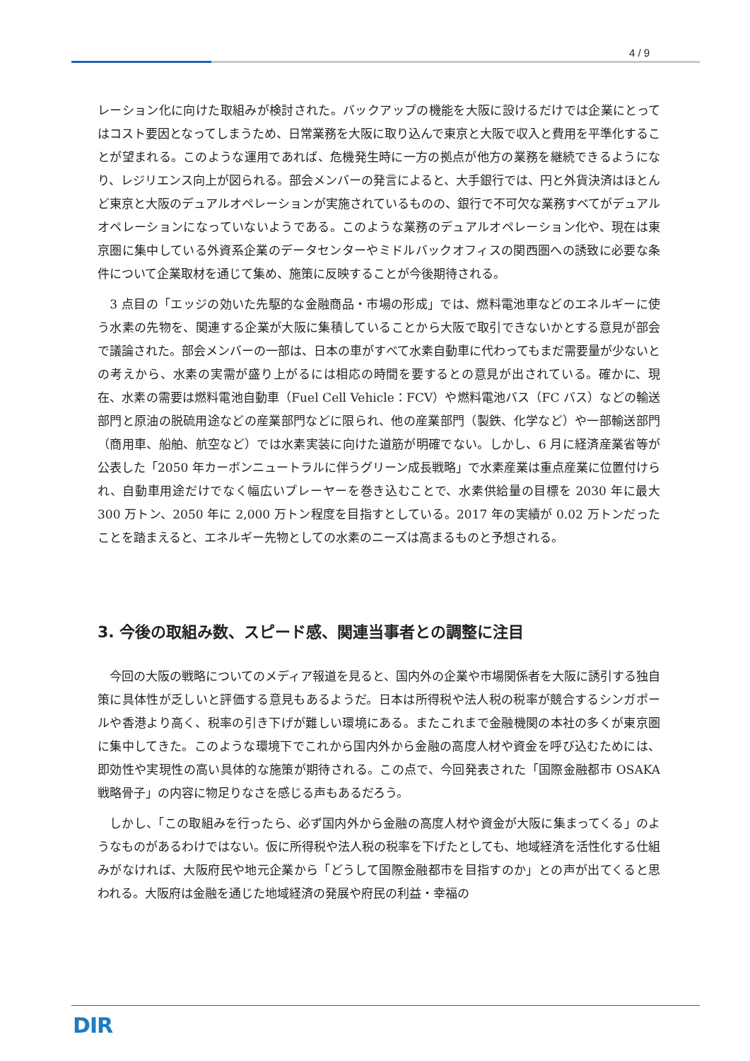4 / 9
レーション化に向けた取組みが検討された。バックアップの機能を大阪に設けるだけでは企業にとってはコスト要因となってしまうため、日常業務を大阪に取り込んで東京と大阪で収入と費用を平準化することが望まれる。このような運用であれば、危機発生時に一方の拠点が他方の業務を継続できるようになり、レジリエンス向上が図られる。部会メンバーの発言によると、大手銀行では、円と外貨決済はほとんど東京と大阪のデュアルオペレーションが実施されているものの、銀行で不可欠な業務すべてがデュアルオペレーションになっていないようである。このような業務のデュアルオペレーション化や、現在は東京圏に集中している外資系企業のデータセンターやミドルバックオフィスの関西圏への誘致に必要な条件について企業取材を通じて集め、施策に反映することが今後期待される。
　3 点目の「エッジの効いた先駆的な金融商品・市場の形成」では、燃料電池車などのエネルギーに使う水素の先物を、関連する企業が大阪に集積していることから大阪で取引できないかとする意見が部会で議論された。部会メンバーの一部は、日本の車がすべて水素自動車に代わってもまだ需要量が少ないとの考えから、水素の実需が盛り上がるには相応の時間を要するとの意見が出されている。確かに、現在、水素の需要は燃料電池自動車（Fuel Cell Vehicle：FCV）や燃料電池バス（FC バス）などの輸送部門と原油の脱硫用途などの産業部門などに限られ、他の産業部門（製鉄、化学など）や一部輸送部門（商用車、船舶、航空など）では水素実装に向けた道筋が明確でない。しかし、6 月に経済産業省等が公表した「2050 年カーボンニュートラルに伴うグリーン成長戦略」で水素産業は重点産業に位置付けられ、自動車用途だけでなく幅広いプレーヤーを巻き込むことで、水素供給量の目標を 2030 年に最大 300 万トン、2050 年に 2,000 万トン程度を目指すとしている。2017 年の実績が 0.02 万トンだったことを踏まえると、エネルギー先物としての水素のニーズは高まるものと予想される。
3. 今後の取組み数、スピード感、関連当事者との調整に注目
　今回の大阪の戦略についてのメディア報道を見ると、国内外の企業や市場関係者を大阪に誘引する独自策に具体性が乏しいと評価する意見もあるようだ。日本は所得税や法人税の税率が競合するシンガポールや香港より高く、税率の引き下げが難しい環境にある。またこれまで金融機関の本社の多くが東京圏に集中してきた。このような環境下でこれから国内外から金融の高度人材や資金を呼び込むためには、即効性や実現性の高い具体的な施策が期待される。この点で、今回発表された「国際金融都市 OSAKA 戦略骨子」の内容に物足りなさを感じる声もあるだろう。
　しかし、「この取組みを行ったら、必ず国内外から金融の高度人材や資金が大阪に集まってくる」のようなものがあるわけではない。仮に所得税や法人税の税率を下げたとしても、地域経済を活性化する仕組みがなければ、大阪府民や地元企業から「どうして国際金融都市を目指すのか」との声が出てくると思われる。大阪府は金融を通じた地域経済の発展や府民の利益・幸福の
DIR